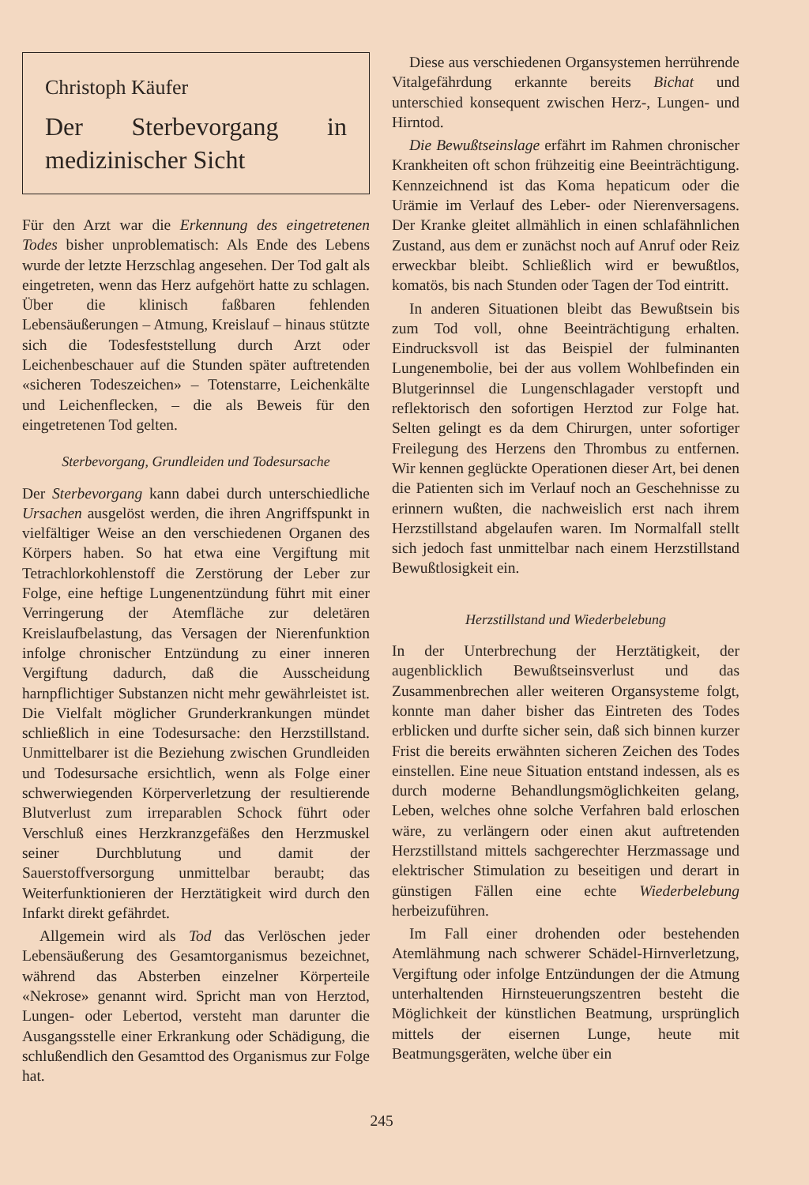Christoph Käufer
Der Sterbevorgang in medizinischer Sicht
Für den Arzt war die Erkennung des eingetretenen Todes bisher unproblematisch: Als Ende des Lebens wurde der letzte Herzschlag angesehen. Der Tod galt als eingetreten, wenn das Herz aufgehört hatte zu schlagen. Über die klinisch faßbaren fehlenden Lebensäußerungen – Atmung, Kreislauf – hinaus stützte sich die Todesfeststellung durch Arzt oder Leichenbeschauer auf die Stunden später auftretenden «sicheren Todeszeichen» – Totenstarre, Leichenkälte und Leichenflecken, – die als Beweis für den eingetretenen Tod gelten.
Sterbevorgang, Grundleiden und Todesursache
Der Sterbevorgang kann dabei durch unterschiedliche Ursachen ausgelöst werden, die ihren Angriffspunkt in vielfältiger Weise an den verschiedenen Organen des Körpers haben. So hat etwa eine Vergiftung mit Tetrachlorkohlenstoff die Zerstörung der Leber zur Folge, eine heftige Lungenentzündung führt mit einer Verringerung der Atemfläche zur deletären Kreislaufbelastung, das Versagen der Nierenfunktion infolge chronischer Entzündung zu einer inneren Vergiftung dadurch, daß die Ausscheidung harnpflichtiger Substanzen nicht mehr gewährleistet ist. Die Vielfalt möglicher Grunderkrankungen mündet schließlich in eine Todesursache: den Herzstillstand. Unmittelbarer ist die Beziehung zwischen Grundleiden und Todesursache ersichtlich, wenn als Folge einer schwerwiegenden Körperverletzung der resultierende Blutverlust zum irreparablen Schock führt oder Verschluß eines Herzkranzgefäßes den Herzmuskel seiner Durchblutung und damit der Sauerstoffversorgung unmittelbar beraubt; das Weiterfunktionieren der Herztätigkeit wird durch den Infarkt direkt gefährdet.
Allgemein wird als Tod das Verlöschen jeder Lebensäußerung des Gesamtorganismus bezeichnet, während das Absterben einzelner Körperteile «Nekrose» genannt wird. Spricht man von Herztod, Lungen- oder Lebertod, versteht man darunter die Ausgangsstelle einer Erkrankung oder Schädigung, die schlußendlich den Gesamttod des Organismus zur Folge hat.
Diese aus verschiedenen Organsystemen herrührende Vitalgefährdung erkannte bereits Bichat und unterschied konsequent zwischen Herz-, Lungen- und Hirntod.
Die Bewußtseinslage erfährt im Rahmen chronischer Krankheiten oft schon frühzeitig eine Beeinträchtigung. Kennzeichnend ist das Koma hepaticum oder die Urämie im Verlauf des Leber- oder Nierenversagens. Der Kranke gleitet allmählich in einen schlafähnlichen Zustand, aus dem er zunächst noch auf Anruf oder Reiz erweckbar bleibt. Schließlich wird er bewußtlos, komatös, bis nach Stunden oder Tagen der Tod eintritt.
In anderen Situationen bleibt das Bewußtsein bis zum Tod voll, ohne Beeinträchtigung erhalten. Eindrucksvoll ist das Beispiel der fulminanten Lungenembolie, bei der aus vollem Wohlbefinden ein Blutgerinnsel die Lungenschlagader verstopft und reflektorisch den sofortigen Herztod zur Folge hat. Selten gelingt es da dem Chirurgen, unter sofortiger Freilegung des Herzens den Thrombus zu entfernen. Wir kennen geglückte Operationen dieser Art, bei denen die Patienten sich im Verlauf noch an Geschehnisse zu erinnern wußten, die nachweislich erst nach ihrem Herzstillstand abgelaufen waren. Im Normalfall stellt sich jedoch fast unmittelbar nach einem Herzstillstand Bewußtlosigkeit ein.
Herzstillstand und Wiederbelebung
In der Unterbrechung der Herztätigkeit, der augenblicklich Bewußtseinsverlust und das Zusammenbrechen aller weiteren Organsysteme folgt, konnte man daher bisher das Eintreten des Todes erblicken und durfte sicher sein, daß sich binnen kurzer Frist die bereits erwähnten sicheren Zeichen des Todes einstellen. Eine neue Situation entstand indessen, als es durch moderne Behandlungsmöglichkeiten gelang, Leben, welches ohne solche Verfahren bald erloschen wäre, zu verlängern oder einen akut auftretenden Herzstillstand mittels sachgerechter Herzmassage und elektrischer Stimulation zu beseitigen und derart in günstigen Fällen eine echte Wiederbelebung herbeizuführen.
Im Fall einer drohenden oder bestehenden Atemlähmung nach schwerer Schädel-Hirnverletzung, Vergiftung oder infolge Entzündungen der die Atmung unterhaltenden Hirnsteuerungszentren besteht die Möglichkeit der künstlichen Beatmung, ursprünglich mittels der eisernen Lunge, heute mit Beatmungsgeräten, welche über ein
245